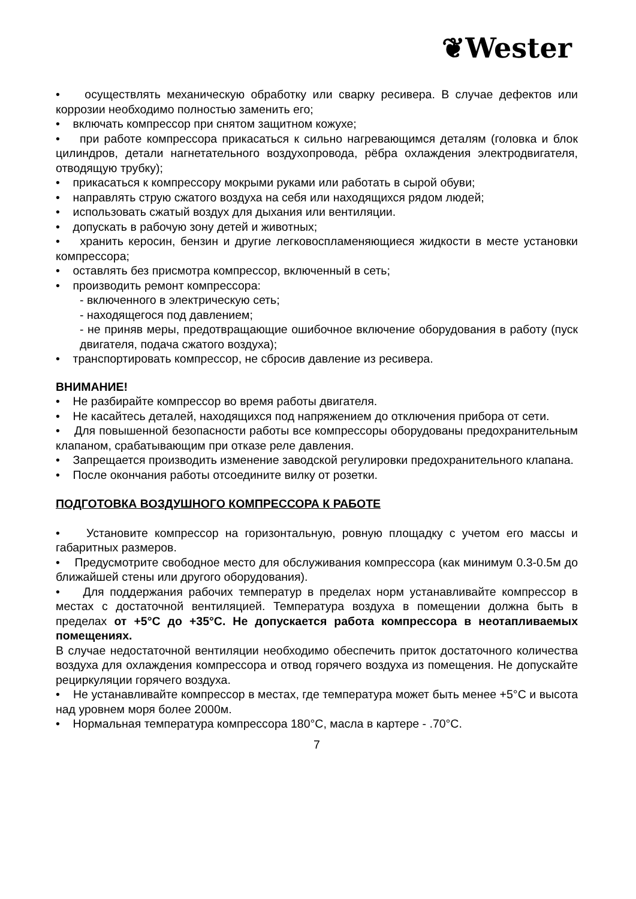❦Wester
• осуществлять механическую обработку или сварку ресивера. В случае дефектов или коррозии необходимо полностью заменить его;
• включать компрессор при снятом защитном кожухе;
• при работе компрессора прикасаться к сильно нагревающимся деталям (головка и блок цилиндров, детали нагнетательного воздухопровода, рёбра охлаждения электродвигателя, отводящую трубку);
• прикасаться к компрессору мокрыми руками или работать в сырой обуви;
• направлять струю сжатого воздуха на себя или находящихся рядом людей;
• использовать сжатый воздух для дыхания или вентиляции.
• допускать в рабочую зону детей и животных;
• хранить керосин, бензин и другие легковоспламеняющиеся жидкости в месте установки компрессора;
• оставлять без присмотра компрессор, включенный в сеть;
• производить ремонт компрессора:
- включенного в электрическую сеть;
- находящегося под давлением;
- не приняв меры, предотвращающие ошибочное включение оборудования в работу (пуск двигателя, подача сжатого воздуха);
• транспортировать компрессор, не сбросив давление из ресивера.
ВНИМАНИЕ!
• Не разбирайте компрессор во время работы двигателя.
• Не касайтесь деталей, находящихся под напряжением до отключения прибора от сети.
• Для повышенной безопасности работы все компрессоры оборудованы предохранительным клапаном, срабатывающим при отказе реле давления.
• Запрещается производить изменение заводской регулировки предохранительного клапана.
• После окончания работы отсоедините вилку от розетки.
ПОДГОТОВКА ВОЗДУШНОГО КОМПРЕССОРА К РАБОТЕ
• Установите компрессор на горизонтальную, ровную площадку с учетом его массы и габаритных размеров.
• Предусмотрите свободное место для обслуживания компрессора (как минимум 0.3-0.5м до ближайшей стены или другого оборудования).
• Для поддержания рабочих температур в пределах норм устанавливайте компрессор в местах с достаточной вентиляцией. Температура воздуха в помещении должна быть в пределах от +5°C до +35°C. Не допускается работа компрессора в неотапливаемых помещениях.
В случае недостаточной вентиляции необходимо обеспечить приток достаточного количества воздуха для охлаждения компрессора и отвод горячего воздуха из помещения. Не допускайте рециркуляции горячего воздуха.
• Не устанавливайте компрессор в местах, где температура может быть менее +5°C и высота над уровнем моря более 2000м.
• Нормальная температура компрессора 180°C, масла в картере - .70°C.
7